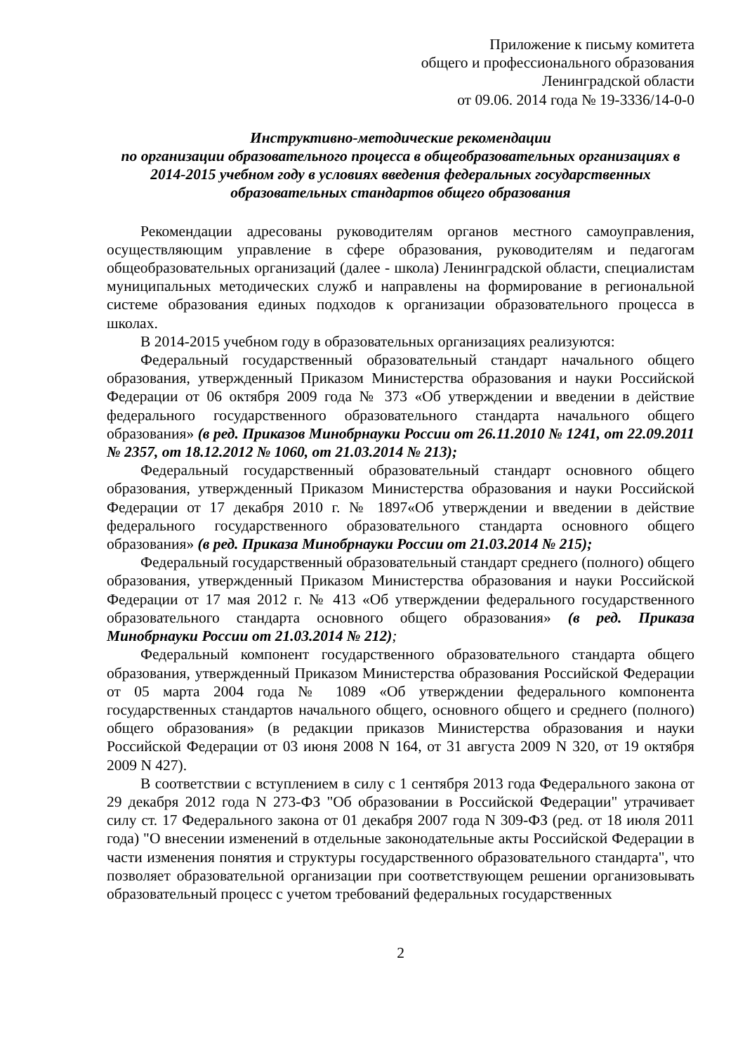Приложение к письму комитета
общего и профессионального образования
Ленинградской области
от 09.06. 2014 года № 19-3336/14-0-0
Инструктивно-методические рекомендации
по организации образовательного процесса в общеобразовательных организациях в 2014-2015 учебном году в условиях введения федеральных государственных образовательных стандартов общего образования
Рекомендации адресованы руководителям органов местного самоуправления, осуществляющим управление в сфере образования, руководителям и педагогам общеобразовательных организаций (далее - школа) Ленинградской области, специалистам муниципальных методических служб и направлены на формирование в региональной системе образования единых подходов к организации образовательного процесса в школах.
В 2014-2015 учебном году в образовательных организациях реализуются:
Федеральный государственный образовательный стандарт начального общего образования, утвержденный Приказом Министерства образования и науки Российской Федерации от 06 октября 2009 года № 373 «Об утверждении и введении в действие федерального государственного образовательного стандарта начального общего образования» (в ред. Приказов Минобрнауки России от 26.11.2010 № 1241, от 22.09.2011 № 2357, от 18.12.2012 № 1060, от 21.03.2014 № 213);
Федеральный государственный образовательный стандарт основного общего образования, утвержденный Приказом Министерства образования и науки Российской Федерации от 17 декабря 2010 г. № 1897«Об утверждении и введении в действие федерального государственного образовательного стандарта основного общего образования» (в ред. Приказа Минобрнауки России от 21.03.2014 № 215);
Федеральный государственный образовательный стандарт среднего (полного) общего образования, утвержденный Приказом Министерства образования и науки Российской Федерации от 17 мая 2012 г. № 413 «Об утверждении федерального государственного образовательного стандарта основного общего образования» (в ред. Приказа Минобрнауки России от 21.03.2014 № 212);
Федеральный компонент государственного образовательного стандарта общего образования, утвержденный Приказом Министерства образования Российской Федерации от 05 марта 2004 года № 1089 «Об утверждении федерального компонента государственных стандартов начального общего, основного общего и среднего (полного) общего образования» (в редакции приказов Министерства образования и науки Российской Федерации от 03 июня 2008 N 164, от 31 августа 2009 N 320, от 19 октября 2009 N 427).
В соответствии с вступлением в силу с 1 сентября 2013 года Федерального закона от 29 декабря 2012 года N 273-ФЗ "Об образовании в Российской Федерации" утрачивает силу ст. 17 Федерального закона от 01 декабря 2007 года N 309-ФЗ (ред. от 18 июля 2011 года) "О внесении изменений в отдельные законодательные акты Российской Федерации в части изменения понятия и структуры государственного образовательного стандарта", что позволяет образовательной организации при соответствующем решении организовывать образовательный процесс с учетом требований федеральных государственных
2